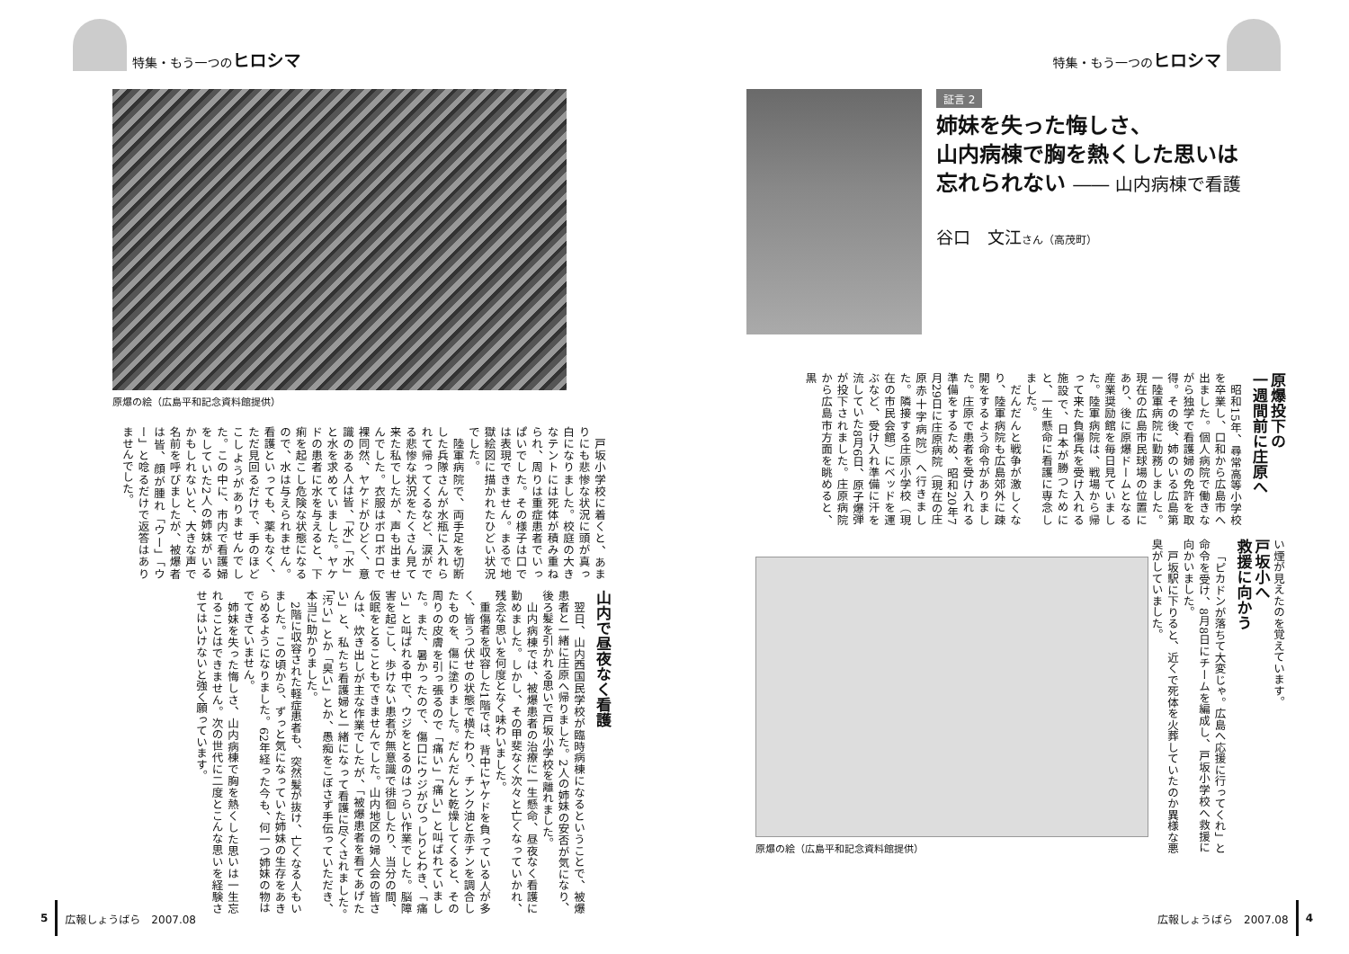特集・もう一つの ヒロシマ
証言 2
姉妹を失った悔しさ、
山内病棟で胸を熱くした思いは
忘れられない ―― 山内病棟で看護
谷口　文江さん（高茂町）
原爆投下の
一週間前に庄原へ
昭和15年、尋常高等小学校を卒業し、口和から広島市へ出ました。個人病院で働きながら独学で看護婦の免許を取得。その後、姉のいる広島第一陸軍病院に勤務しました。現在の広島市民球場の位置にあり、後に原爆ドームとなる産業奨励館を毎日見ていました。陸軍病院は、戦場から帰って来た負傷兵を受け入れる施設で、日本が勝つためにと、一生懸命に看護に専念しました。
だんだんと戦争が激しくなり、陸軍病院も広島郊外に疎開をするよう命令がありました。庄原で患者を受け入れる準備をするため、昭和20年7月29日に庄原病院（現在の庄原赤十字病院）へ行きました。隣接する庄原小学校（現在の市民会館）にベッドを運ぶなど、受け入れ準備に汗を流していた8月6日、原子爆弾が投下されました。庄原病院から広島市方面を眺めると、黒
い煙が見えたのを覚えています。
戸坂小へ
救援に向かう
「ピカドンが落ちて大変じゃ。広島へ応援に行ってくれ」と命令を受け、8月8日にチームを編成し、戸坂小学校へ救援に向かいました。
戸坂駅に下りると、近くで死体を火葬していたのか異様な悪臭がしていました。
原爆の絵（広島平和記念資料館提供）
広報しょうばら　2007.08 4
特集・もう一つの ヒロシマ
原爆の絵（広島平和記念資料館提供）
戸坂小学校に着くと、あまりにも悲惨な状況に頭が真っ白になりました。校庭の大きなテントには死体が積み重ねられ、周りは重症患者でいっぱいでした。その様子は口では表現できません。まるで地獄絵図に描かれたひどい状況でした。
陸軍病院で、両手足を切断した兵隊さんが水瓶に入れられて帰ってくるなど、涙がでる悲惨な状況をたくさん見て来た私でしたが、声も出ませんでした。衣服はボロボロで裸同然、ヤケドがひどく、意識のある人は皆、「水」「水」と水を求めていました。ヤケドの患者に水を与えると、下痢を起こし危険な状態になるので、水は与えられません。看護といっても、薬もなく、ただ見回るだけで、手のほどこしようがありませんでした。この中に、市内で看護婦をしていた2人の姉妹がいるかもしれないと、大きな声で名前を呼びましたが、被爆者は皆、顔が腫れ「ウー」「ウー」と唸るだけで返答はありませんでした。
山内で昼夜なく看護
翌日、山内西国民学校が臨時病棟になるということで、被爆患者と一緒に庄原へ帰りました。2人の姉妹の安否が気になり、後ろ髪を引かれる思いで戸坂小学校を離れました。
山内病棟では、被爆患者の治療に一生懸命、昼夜なく看護に勤めました。しかし、その甲斐なく次々と亡くなっていかれ、残念な思いを何度となく味わいました。
重傷者を収容した1階では、背中にヤケドを負っている人が多く、皆うつ伏せの状態で横たわり、チンク油と赤チンを調合したものを、傷に塗りました。だんだんと乾燥してくると、その周りの皮膚を引っ張るので「痛い」「痛い」と叫ばれていました。また、暑かったので、傷口にウジがびっしりとわき、「痛い」と叫ばれる中で、ウジをとるのはつらい作業でした。脳障害を起こし、歩けない患者が無意識で徘徊したり、当分の間、仮眠をとることもできませんでした。山内地区の婦人会の皆さんは、炊き出しが主な作業でしたが、「被爆患者を看てあげたい」と、私たち看護婦と一緒になって看護に尽くされました。「汚い」とか「臭い」とか、愚痴をこぼさず手伝っていただき、本当に助かりました。
2階に収容された軽症患者も、突然髪が抜け、亡くなる人もいました。この頃から、ずっと気になっていた姉妹の生存をあきらめるようになりました。62年経った今も、何一つ姉妹の物はでてきていません。
姉妹を失った悔しさ、山内病棟で胸を熱くした思いは一生忘れることはできません。次の世代に二度とこんな思いを経験させてはいけないと強く願っています。
5 広報しょうばら　2007.08